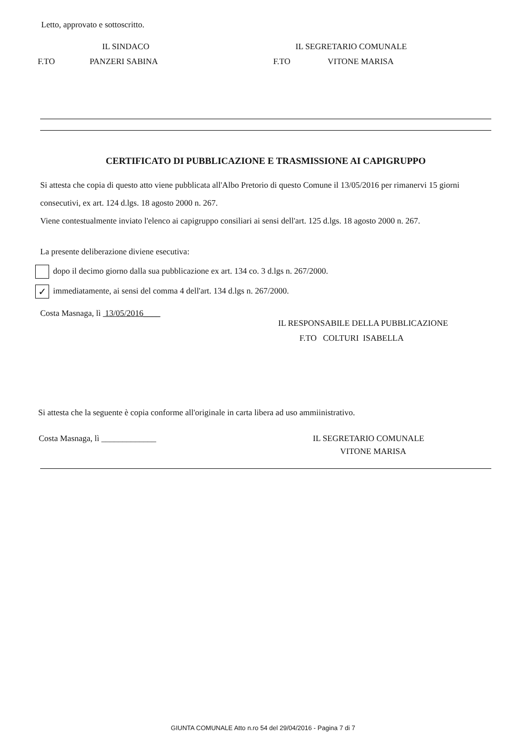Letto, approvato e sottoscritto.
IL SINDACO
F.TO PANZERI SABINA
IL SEGRETARIO COMUNALE
F.TO VITONE MARISA
CERTIFICATO DI PUBBLICAZIONE E TRASMISSIONE AI CAPIGRUPPO
Si attesta che copia di questo atto viene pubblicata all'Albo Pretorio di questo Comune il 13/05/2016 per rimanervi 15 giorni consecutivi, ex art. 124 d.lgs. 18 agosto 2000 n. 267.
Viene contestualmente inviato l'elenco ai capigruppo consiliari ai sensi dell'art. 125 d.lgs. 18 agosto 2000 n. 267.
La presente deliberazione diviene esecutiva:
dopo il decimo giorno dalla sua pubblicazione ex art. 134 co. 3 d.lgs n. 267/2000.
✓ immediatamente, ai sensi del comma 4 dell'art. 134 d.lgs n. 267/2000.
Costa Masnaga, lì 13/05/2016____
IL RESPONSABILE DELLA PUBBLICAZIONE
F.TO COLTURI ISABELLA
Si attesta che la seguente è copia conforme all'originale in carta libera ad uso ammiinistrativo.
Costa Masnaga, lì _____________ IL SEGRETARIO COMUNALE
VITONE MARISA
GIUNTA COMUNALE Atto n.ro 54 del 29/04/2016 - Pagina 7 di 7